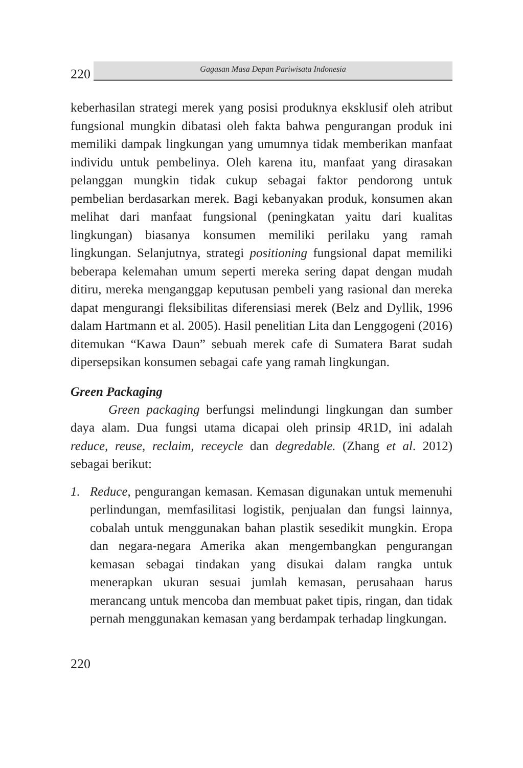220
Gagasan Masa Depan Pariwisata Indonesia
keberhasilan strategi merek yang posisi produknya eksklusif oleh atribut fungsional mungkin dibatasi oleh fakta bahwa pengurangan produk ini memiliki dampak lingkungan yang umumnya tidak memberikan manfaat individu untuk pembelinya. Oleh karena itu, manfaat yang dirasakan pelanggan mungkin tidak cukup sebagai faktor pendorong untuk pembelian berdasarkan merek. Bagi kebanyakan produk, konsumen akan melihat dari manfaat fungsional (peningkatan yaitu dari kualitas lingkungan) biasanya konsumen memiliki perilaku yang ramah lingkungan. Selanjutnya, strategi positioning fungsional dapat memiliki beberapa kelemahan umum seperti mereka sering dapat dengan mudah ditiru, mereka menganggap keputusan pembeli yang rasional dan mereka dapat mengurangi fleksibilitas diferensiasi merek (Belz and Dyllik, 1996 dalam Hartmann et al. 2005). Hasil penelitian Lita dan Lenggogeni (2016) ditemukan “Kawa Daun” sebuah merek cafe di Sumatera Barat sudah dipersepsikan konsumen sebagai cafe yang ramah lingkungan.
Green Packaging
Green packaging berfungsi melindungi lingkungan dan sumber daya alam. Dua fungsi utama dicapai oleh prinsip 4R1D, ini adalah reduce, reuse, reclaim, receycle dan degredable. (Zhang et al. 2012) sebagai berikut:
1. Reduce, pengurangan kemasan. Kemasan digunakan untuk memenuhi perlindungan, memfasilitasi logistik, penjualan dan fungsi lainnya, cobalah untuk menggunakan bahan plastik sesedikit mungkin. Eropa dan negara-negara Amerika akan mengembangkan pengurangan kemasan sebagai tindakan yang disukai dalam rangka untuk menerapkan ukuran sesuai jumlah kemasan, perusahaan harus merancang untuk mencoba dan membuat paket tipis, ringan, dan tidak pernah menggunakan kemasan yang berdampak terhadap lingkungan.
220